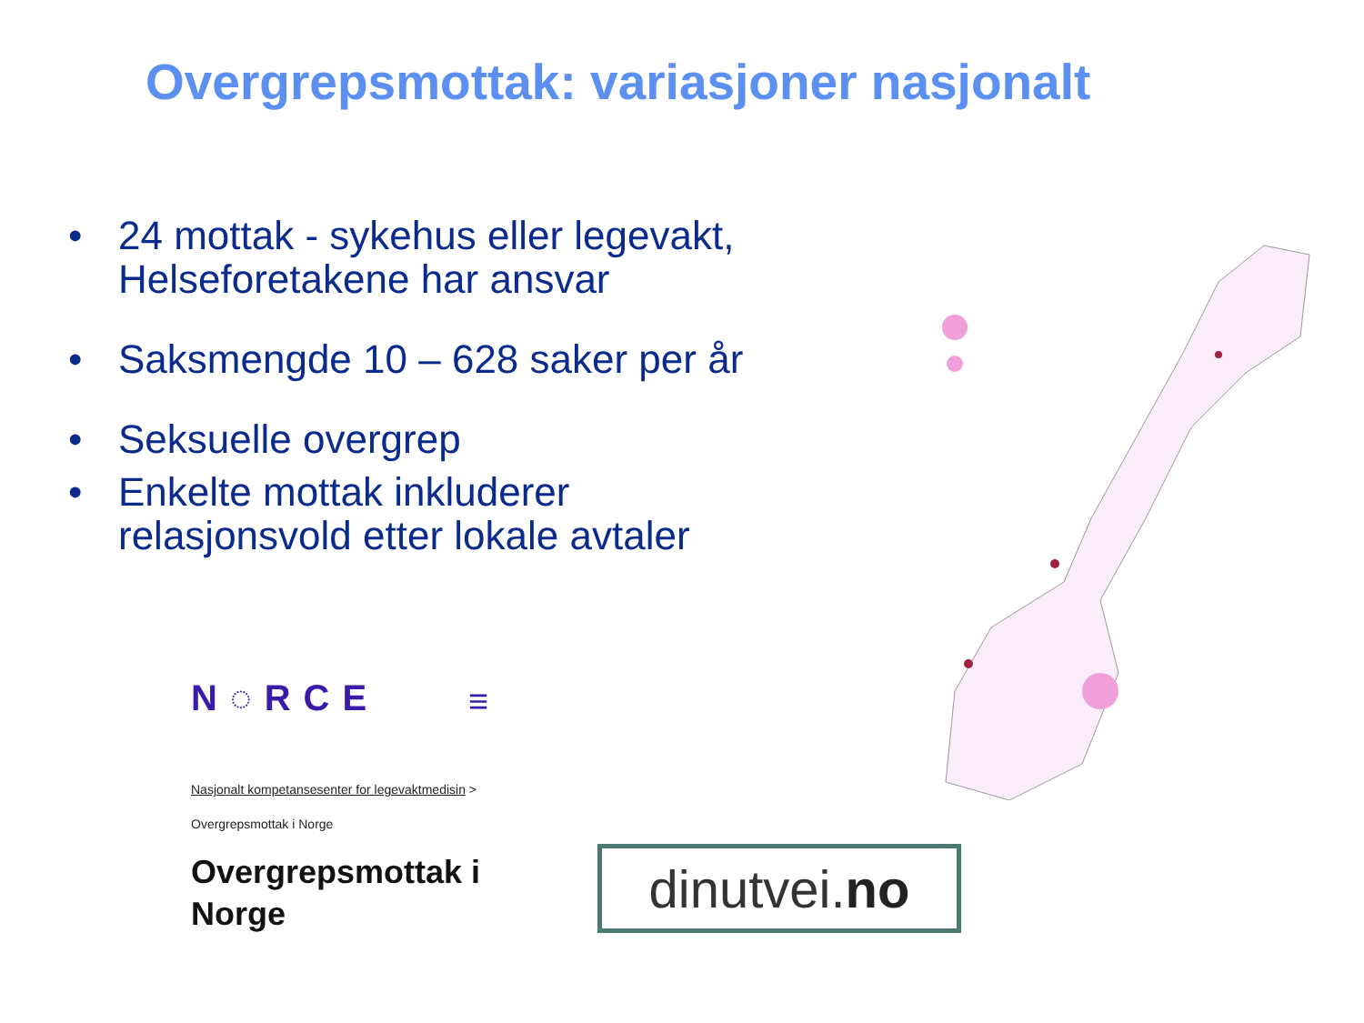Overgrepsmottak: variasjoner nasjonalt
• 24 mottak - sykehus eller legevakt, Helseforetakene har ansvar
• Saksmengde 10 – 628 saker per år
• Seksuelle overgrep
• Enkelte mottak inkluderer relasjonsvold etter lokale avtaler
N◌RCE
≡
Nasjonalt kompetansesenter for legevaktmedisin >
Overgrepsmottak i Norge
Overgrepsmottak i
Norge
dinutvei. no